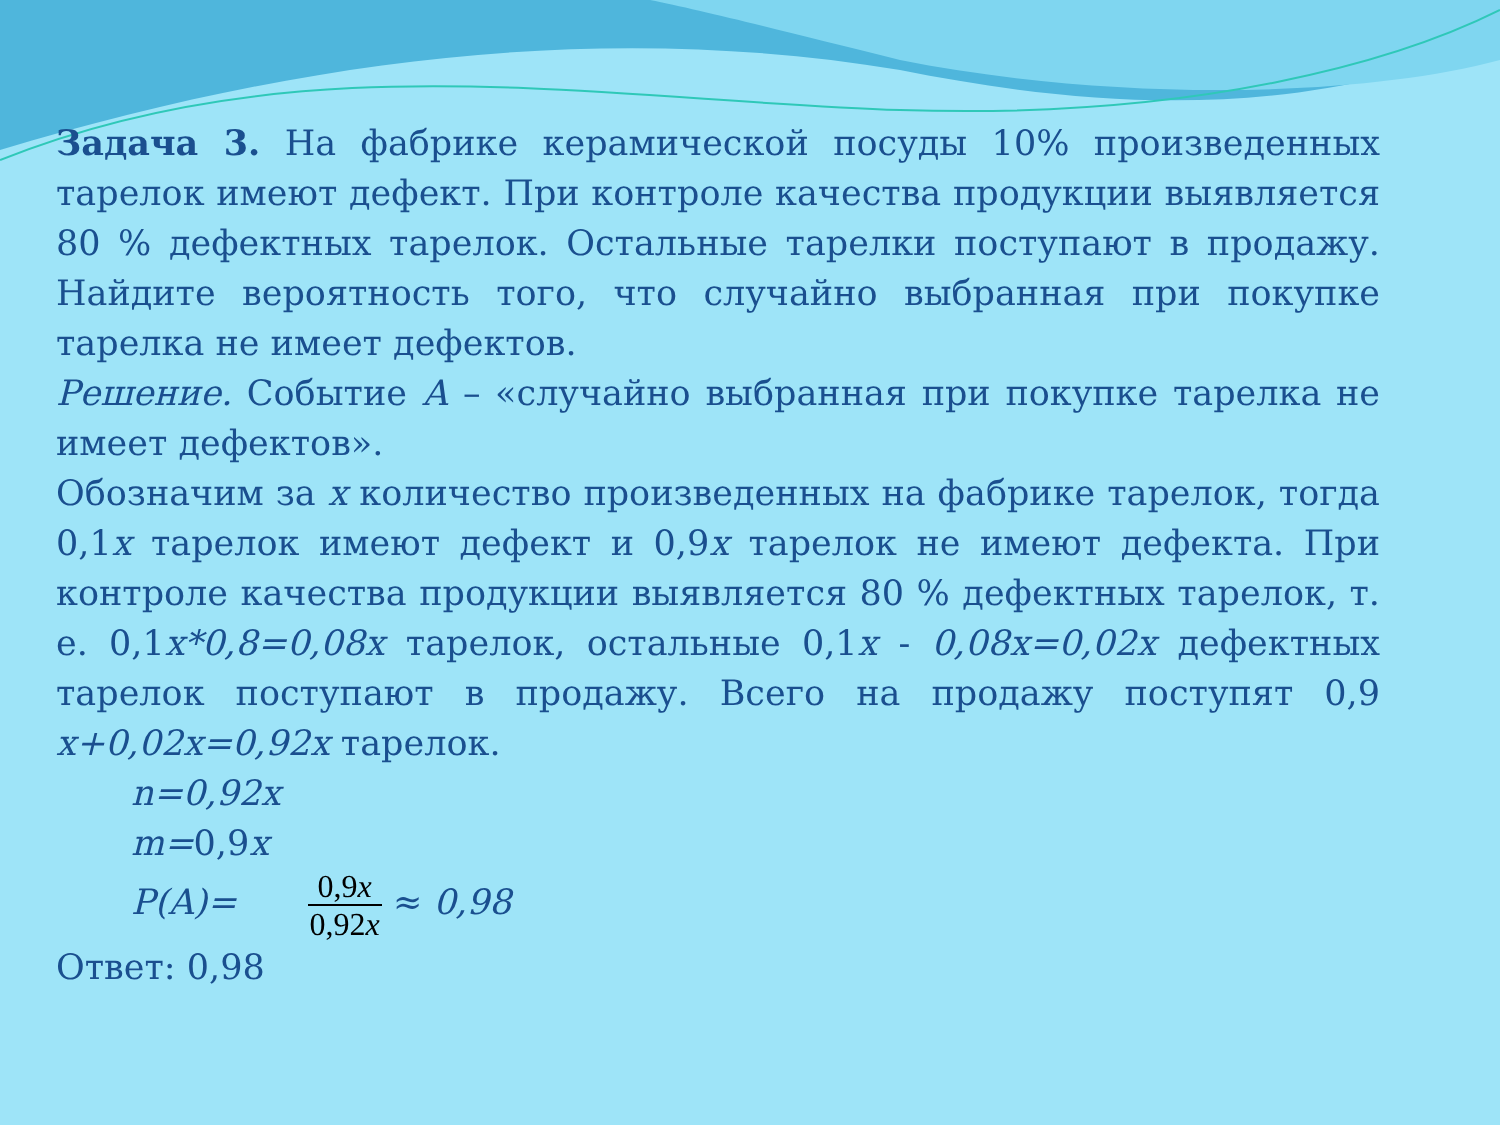Задача 3. На фабрике керамической посуды 10% произведенных тарелок имеют дефект. При контроле качества продукции выявляется 80 % дефектных тарелок. Остальные тарелки поступают в продажу. Найдите вероятность того, что случайно выбранная при покупке тарелка не имеет дефектов.
Решение. Событие А – «случайно выбранная при покупке тарелка не имеет дефектов».
Обозначим за х количество произведенных на фабрике тарелок, тогда 0,1х тарелок имеют дефект и 0,9х тарелок не имеют дефекта. При контроле качества продукции выявляется 80 % дефектных тарелок, т. е. 0,1х*0,8=0,08х тарелок, остальные 0,1х - 0,08х=0,02х дефектных тарелок поступают в продажу. Всего на продажу поступят 0,9 х+0,02х=0,92х тарелок.
n=0,92x
m=0,9x
P(A)= 0,9x 0,92x ≈ 0,98
Ответ: 0,98